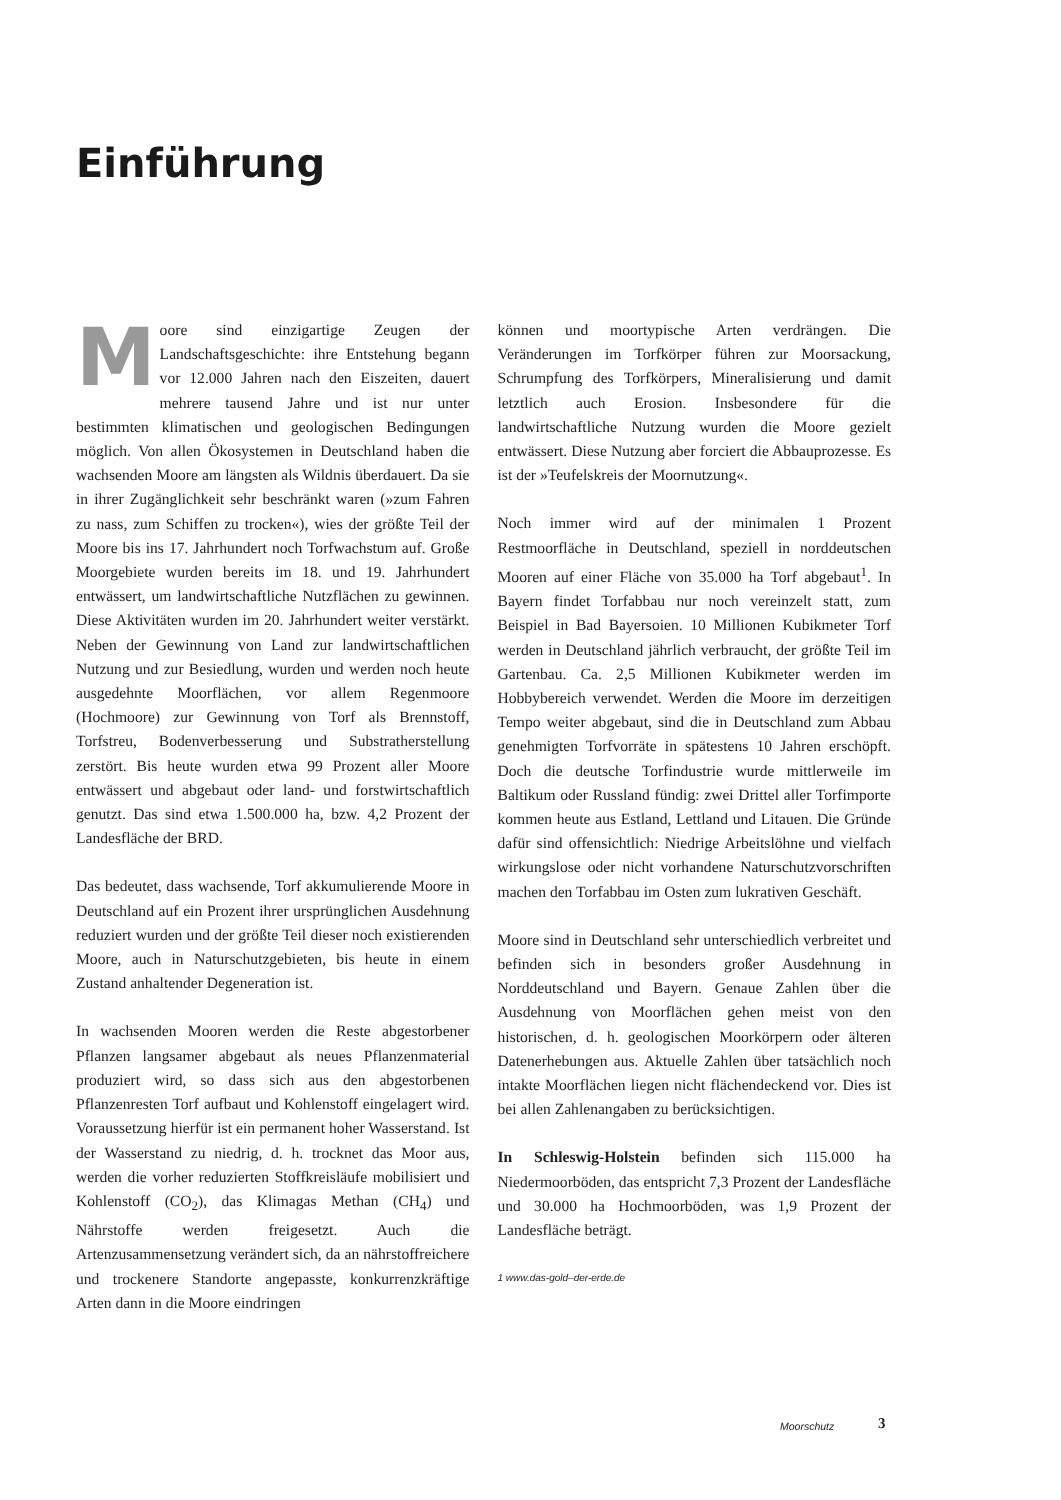Einführung
Moore sind einzigartige Zeugen der Landschaftsgeschichte: ihre Entstehung begann vor 12.000 Jahren nach den Eiszeiten, dauert mehrere tausend Jahre und ist nur unter bestimmten klimatischen und geologischen Bedingungen möglich. Von allen Ökosystemen in Deutschland haben die wachsenden Moore am längsten als Wildnis überdauert. Da sie in ihrer Zugänglichkeit sehr beschränkt waren (»zum Fahren zu nass, zum Schiffen zu trocken«), wies der größte Teil der Moore bis ins 17. Jahrhundert noch Torfwachstum auf. Große Moorgebiete wurden bereits im 18. und 19. Jahrhundert entwässert, um landwirtschaftliche Nutzflächen zu gewinnen. Diese Aktivitäten wurden im 20. Jahrhundert weiter verstärkt. Neben der Gewinnung von Land zur landwirtschaftlichen Nutzung und zur Besiedlung, wurden und werden noch heute ausgedehnte Moorflächen, vor allem Regenmoore (Hochmoore) zur Gewinnung von Torf als Brennstoff, Torfstreu, Bodenverbesserung und Substratherstellung zerstört. Bis heute wurden etwa 99 Prozent aller Moore entwässert und abgebaut oder land- und forstwirtschaftlich genutzt. Das sind etwa 1.500.000 ha, bzw. 4,2 Prozent der Landesfläche der BRD.
Das bedeutet, dass wachsende, Torf akkumulierende Moore in Deutschland auf ein Prozent ihrer ursprünglichen Ausdehnung reduziert wurden und der größte Teil dieser noch existierenden Moore, auch in Naturschutzgebieten, bis heute in einem Zustand anhaltender Degeneration ist.
In wachsenden Mooren werden die Reste abgestorbener Pflanzen langsamer abgebaut als neues Pflanzenmaterial produziert wird, so dass sich aus den abgestorbenen Pflanzenresten Torf aufbaut und Kohlenstoff eingelagert wird. Voraussetzung hierfür ist ein permanent hoher Wasserstand. Ist der Wasserstand zu niedrig, d. h. trocknet das Moor aus, werden die vorher reduzierten Stoffkreisläufe mobilisiert und Kohlenstoff (CO<sub>2</sub>), das Klimagas Methan (CH<sub>4</sub>) und Nährstoffe werden freigesetzt. Auch die Artenzusammensetzung verändert sich, da an nährstoffreichere und trockenere Standorte angepasste, konkurrenzkräftige Arten dann in die Moore eindringen
können und moortypische Arten verdrängen. Die Veränderungen im Torfkörper führen zur Moorsackung, Schrumpfung des Torfkörpers, Mineralisierung und damit letztlich auch Erosion. Insbesondere für die landwirtschaftliche Nutzung wurden die Moore gezielt entwässert. Diese Nutzung aber forciert die Abbauprozesse. Es ist der »Teufelskreis der Moornutzung«.
Noch immer wird auf der minimalen 1 Prozent Restmoorfläche in Deutschland, speziell in norddeutschen Mooren auf einer Fläche von 35.000 ha Torf abgebaut<sup>1</sup>. In Bayern findet Torfabbau nur noch vereinzelt statt, zum Beispiel in Bad Bayersoien. 10 Millionen Kubikmeter Torf werden in Deutschland jährlich verbraucht, der größte Teil im Gartenbau. Ca. 2,5 Millionen Kubikmeter werden im Hobbybereich verwendet. Werden die Moore im derzeitigen Tempo weiter abgebaut, sind die in Deutschland zum Abbau genehmigten Torfvorräte in spätestens 10 Jahren erschöpft. Doch die deutsche Torfindustrie wurde mittlerweile im Baltikum oder Russland fündig: zwei Drittel aller Torfimporte kommen heute aus Estland, Lettland und Litauen. Die Gründe dafür sind offensichtlich: Niedrige Arbeitslöhne und vielfach wirkungslose oder nicht vorhandene Naturschutzvorschriften machen den Torfabbau im Osten zum lukrativen Geschäft.
Moore sind in Deutschland sehr unterschiedlich verbreitet und befinden sich in besonders großer Ausdehnung in Norddeutschland und Bayern. Genaue Zahlen über die Ausdehnung von Moorflächen gehen meist von den historischen, d. h. geologischen Moorkörpern oder älteren Datenerhebungen aus. Aktuelle Zahlen über tatsächlich noch intakte Moorflächen liegen nicht flächendeckend vor. Dies ist bei allen Zahlenangaben zu berücksichtigen.
In Schleswig-Holstein befinden sich 115.000 ha Niedermoorböden, das entspricht 7,3 Prozent der Landesfläche und 30.000 ha Hochmoorböden, was 1,9 Prozent der Landesfläche beträgt.
1 www.das-gold–der-erde.de
Moorschutz 3